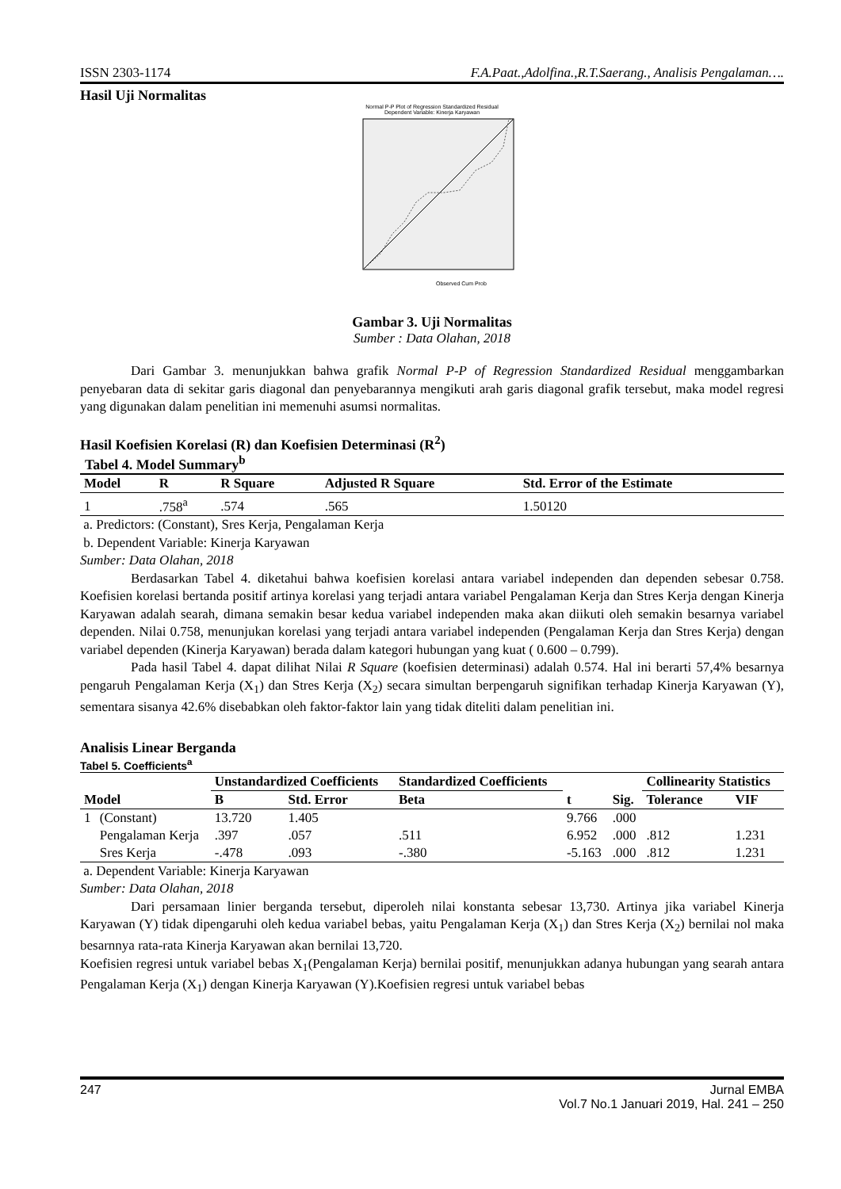ISSN 2303-1174 F.A.Paat.,Adolfina.,R.T.Saerang., Analisis Pengalaman….
Hasil Uji Normalitas
Normal P-P Plot of Regression Standardized Residual
Dependent Variable: Kinerja Karyawan
Observed Cum Prob
Gambar 3. Uji Normalitas
Sumber : Data Olahan, 2018
Dari Gambar 3. menunjukkan bahwa grafik Normal P-P of Regression Standardized Residual menggambarkan penyebaran data di sekitar garis diagonal dan penyebarannya mengikuti arah garis diagonal grafik tersebut, maka model regresi yang digunakan dalam penelitian ini memenuhi asumsi normalitas.
Hasil Koefisien Korelasi (R) dan Koefisien Determinasi (R<sup>2</sup>)
Tabel 4. Model Summary<sup>b</sup>
| Model | R | R Square | Adjusted R Square | Std. Error of the Estimate |
| --- | --- | --- | --- | --- |
| 1 | .758<sup>a</sup> | .574 | .565 | 1.50120 |
a. Predictors: (Constant), Sres Kerja, Pengalaman Kerja
b. Dependent Variable: Kinerja Karyawan
Sumber: Data Olahan, 2018
Berdasarkan Tabel 4. diketahui bahwa koefisien korelasi antara variabel independen dan dependen sebesar 0.758. Koefisien korelasi bertanda positif artinya korelasi yang terjadi antara variabel Pengalaman Kerja dan Stres Kerja dengan Kinerja Karyawan adalah searah, dimana semakin besar kedua variabel independen maka akan diikuti oleh semakin besarnya variabel dependen. Nilai 0.758, menunjukan korelasi yang terjadi antara variabel independen (Pengalaman Kerja dan Stres Kerja) dengan variabel dependen (Kinerja Karyawan) berada dalam kategori hubungan yang kuat ( 0.600 – 0.799).
Pada hasil Tabel 4. dapat dilihat Nilai R Square (koefisien determinasi) adalah 0.574. Hal ini berarti 57,4% besarnya pengaruh Pengalaman Kerja (X<sub>1</sub>) dan Stres Kerja (X<sub>2</sub>) secara simultan berpengaruh signifikan terhadap Kinerja Karyawan (Y), sementara sisanya 42.6% disebabkan oleh faktor-faktor lain yang tidak diteliti dalam penelitian ini.
Analisis Linear Berganda
Tabel 5. Coefficients<sup>a</sup>
| Model | | Unstandardized Coefficients | | Standardized Coefficients | t | Sig. | Collinearity Statistics | |
| --- | --- | --- | --- | --- | --- | --- | --- | --- |
| | | B | Std. Error | Beta | | | Tolerance | VIF |
| 1 | (Constant) | 13.720 | 1.405 | | 9.766 | .000 | | |
| | Pengalaman Kerja | .397 | .057 | .511 | 6.952 | .000 | .812 | 1.231 |
| | Sres Kerja | -.478 | .093 | -.380 | -5.163 | .000 | .812 | 1.231 |
a. Dependent Variable: Kinerja Karyawan
Sumber: Data Olahan, 2018
Dari persamaan linier berganda tersebut, diperoleh nilai konstanta sebesar 13,730. Artinya jika variabel Kinerja Karyawan (Y) tidak dipengaruhi oleh kedua variabel bebas, yaitu Pengalaman Kerja (X<sub>1</sub>) dan Stres Kerja (X<sub>2</sub>) bernilai nol maka besarnnya rata-rata Kinerja Karyawan akan bernilai 13,720.
Koefisien regresi untuk variabel bebas X<sub>1</sub>(Pengalaman Kerja) bernilai positif, menunjukkan adanya hubungan yang searah antara Pengalaman Kerja (X<sub>1</sub>) dengan Kinerja Karyawan (Y).Koefisien regresi untuk variabel bebas
247 Jurnal EMBA
Vol.7 No.1 Januari 2019, Hal. 241 – 250